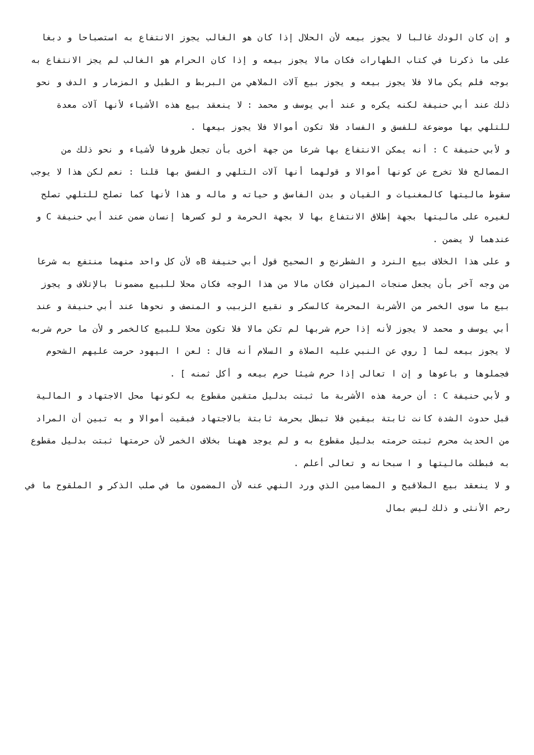و إن كان الودك غالبا لا يجوز بيعه لأن الحلال إذا كان هو الغالب يجوز الانتفاع به استصباحا و دبغا على ما ذكرنا في كتاب الطهارات فكان مالا يجوز بيعه و إذا كان الحرام هو الغالب لم يجز الانتفاع به بوجه فلم يكن مالا فلا يجوز بيعه و يجوز بيع آلات الملاهي من البربط و الطبل و المزمار و الدف و نحو ذلك عند أبي حنيفة لكنه يكره و عند أبي يوسف و محمد : لا ينعقد بيع هذه الأشياء لأنها آلات معدة للتلهي بها موضوعة للفسق و الفساد فلا تكون أموالا فلا يجوز بيعها .
و لأبي حنيفة C : أنه يمكن الانتفاع بها شرعا من جهة أخرى بأن تجعل ظروفا لأشياء و نحو ذلك من المصالح فلا تخرج عن كونها أموالا و قولهما أنها آلات التلهي و الفسق بها قلنا : نعم لكن هذا لا يوجب سقوط ماليتها كالمغنيات و القيان و بدن الفاسق و حياته و ماله و هذا لأنها كما تصلح للتلهي تصلح لغيره على ماليتها بجهة إطلاق الانتفاع بها لا بجهة الحرمة و لو كسرها إنسان ضمن عند أبي حنيفة C و عندهما لا يضمن .
و على هذا الخلاف بيع النرد و الشطرنج و الصحيح قول أبي حنيفة Bه لأن كل واحد منهما منتفع به شرعا من وجه آخر بأن يجعل صنجات الميزان فكان مالا من هذا الوجه فكان محلا للبيع مضمونا بالإتلاف و يجوز بيع ما سوى الخمر من الأشربة المحرمة كالسكر و نقيع الزبيب و المنصف و نحوها عند أبي حنيفة و عند أبي يوسف و محمد لا يجوز لأنه إذا حرم شربها لم تكن مالا فلا تكون محلا للبيع كالخمر و لأن ما حرم شربه لا يجوز بيعه لما [ روي عن النبي عليه الصلاة و السلام أنه قال : لعن ا اليهود حرمت عليهم الشحوم فجملوها و باعوها و إن ا تعالى إذا حرم شيئا حرم بيعه و أكل ثمنه ] .
و لأبي حنيفة C : أن حرمة هذه الأشربة ما ثبتت بدليل متقين مقطوع به لكونها محل الاجتهاد و المالية قبل حدوث الشدة كانت ثابتة بيقين فلا تبطل بحرمة ثابتة بالاجتهاد فبقيت أموالا و به تبين أن المراد من الحديث محرم ثبتت حرمته بدليل مقطوع به و لم يوجد ههنا بخلاف الخمر لأن حرمتها ثبتت بدليل مقطوع به فبطلت ماليتها و ا سبحانه و تعالى أعلم .
و لا ينعقد بيع الملاقيح و المضامين الذي ورد النهي عنه لأن المضمون ما في صلب الذكر و الملقوح ما في رحم الأنثى و ذلك ليس بمال